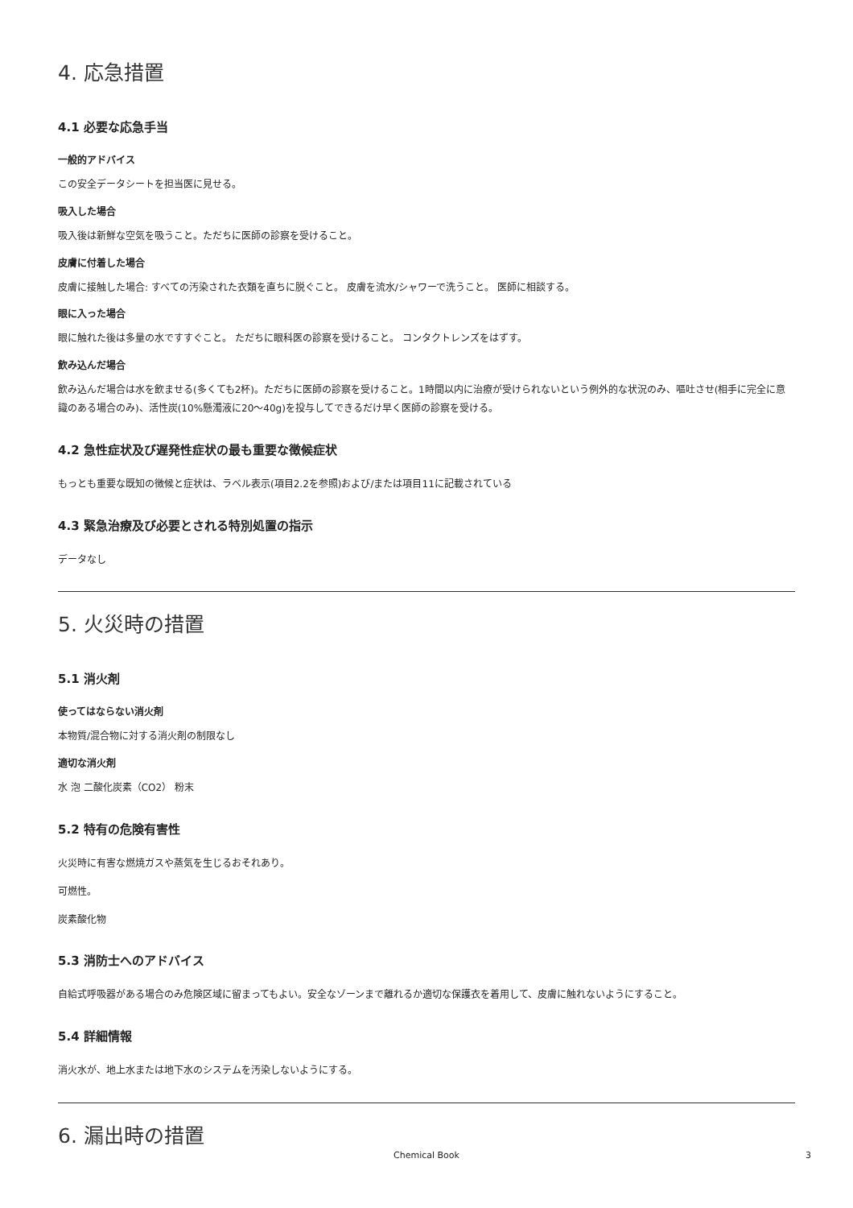4. 応急措置
4.1 必要な応急手当
一般的アドバイス
この安全データシートを担当医に見せる。
吸入した場合
吸入後は新鮮な空気を吸うこと。ただちに医師の診察を受けること。
皮膚に付着した場合
皮膚に接触した場合: すべての汚染された衣類を直ちに脱ぐこと。 皮膚を流水/シャワーで洗うこと。 医師に相談する。
眼に入った場合
眼に触れた後は多量の水ですすぐこと。 ただちに眼科医の診察を受けること。 コンタクトレンズをはずす。
飲み込んだ場合
飲み込んだ場合は水を飲ませる(多くても2杯)。ただちに医師の診察を受けること。1時間以内に治療が受けられないという例外的な状況のみ、嘔吐させ(相手に完全に意識のある場合のみ)、活性炭(10%懸濁液に20～40g)を投与してできるだけ早く医師の診察を受ける。
4.2 急性症状及び遅発性症状の最も重要な徴候症状
もっとも重要な既知の徴候と症状は、ラベル表示(項目2.2を参照)および/または項目11に記載されている
4.3 緊急治療及び必要とされる特別処置の指示
データなし
5. 火災時の措置
5.1 消火剤
使ってはならない消火剤
本物質/混合物に対する消火剤の制限なし
適切な消火剤
水 泡 二酸化炭素（CO2） 粉末
5.2 特有の危険有害性
火災時に有害な燃焼ガスや蒸気を生じるおそれあり。
可燃性。
炭素酸化物
5.3 消防士へのアドバイス
自給式呼吸器がある場合のみ危険区域に留まってもよい。安全なゾーンまで離れるか適切な保護衣を着用して、皮膚に触れないようにすること。
5.4 詳細情報
消火水が、地上水または地下水のシステムを汚染しないようにする。
6. 漏出時の措置
Chemical Book 3